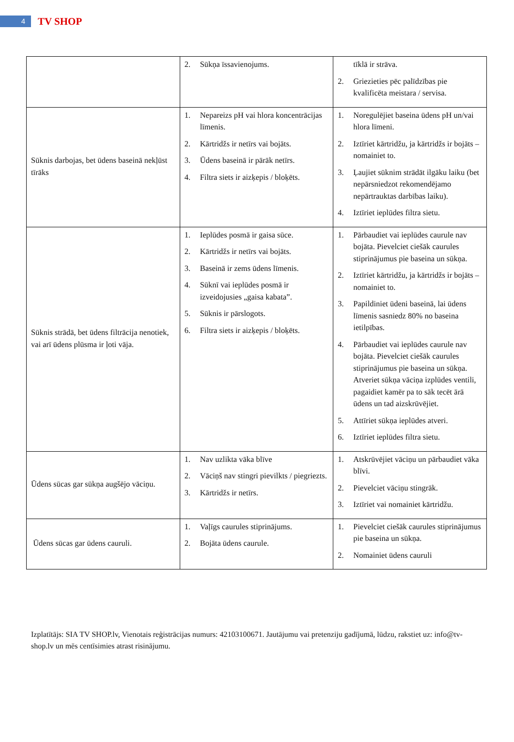4
TV SHOP
| | 2. Sūkņa īssavienojums. | tīklā ir strāva. 2. Griezieties pēc palīdzības pie kvalificēta meistara / servisa. |
| Sūknis darbojas, bet ūdens baseinā nekļūst tīrāks | 1. Nepareizs pH vai hlora koncentrācijas līmenis. 2. Kārtridžs ir netīrs vai bojāts. 3. Ūdens baseinā ir pārāk netīrs. 4. Filtra siets ir aizķepis / bloķēts. | 1. Noregulējiet baseina ūdens pH un/vai hlora līmeni. 2. Iztīriet kārtridžu, ja kārtridžs ir bojāts – nomainiet to. 3. Ļaujiet sūknim strādāt ilgāku laiku (bet nepārsniedzot rekomendējamo nepārtrauktas darbības laiku). 4. Iztīriet ieplūdes filtra sietu. |
| Sūknis strādā, bet ūdens filtrācija nenotiek, vai arī ūdens plūsma ir ļoti vāja. | 1. Ieplūdes posmā ir gaisa sūce. 2. Kārtridžs ir netīrs vai bojāts. 3. Baseinā ir zems ūdens līmenis. 4. Sūknī vai ieplūdes posmā ir izveidojusies „gaisa kabata”. 5. Sūknis ir pārslogots. 6. Filtra siets ir aizķepis / bloķēts. | 1. Pārbaudiet vai ieplūdes caurule nav bojāta. Pievelciet ciešāk caurules stiprinājumus pie baseina un sūkņa. 2. Iztīriet kārtridžu, ja kārtridžs ir bojāts – nomainiet to. 3. Papildiniet ūdeni baseinā, lai ūdens līmenis sasniedz 80% no baseina ietilpības. 4. Pārbaudiet vai ieplūdes caurule nav bojāta. Pievelciet ciešāk caurules stiprinājumus pie baseina un sūkņa. Atveriet sūkņa vāciņa izplūdes ventili, pagaidiet kamēr pa to sāk tecēt ārā ūdens un tad aizskrūvējiet. 5. Attīriet sūkņa ieplūdes atveri. 6. Iztīriet ieplūdes filtra sietu. |
| Ūdens sūcas gar sūkņa augšējo vāciņu. | 1. Nav uzlikta vāka blīve 2. Vāciņš nav stingri pievilkts / piegriezts. 3. Kārtridžs ir netīrs. | 1. Atskrūvējiet vāciņu un pārbaudiet vāka blīvi. 2. Pievelciet vāciņu stingrāk. 3. Iztīriet vai nomainiet kārtridžu. |
| Ūdens sūcas gar ūdens cauruli. | 1. Vaļīgs caurules stiprinājums. 2. Bojāta ūdens caurule. | 1. Pievelciet ciešāk caurules stiprinājumus pie baseina un sūkņa. 2. Nomainiet ūdens cauruli |
Izplatītājs: SIA TV SHOP.lv, Vienotais reģistrācijas numurs: 42103100671. Jautājumu vai pretenziju gadījumā, lūdzu, rakstiet uz: info@tv-shop.lv un mēs centīsimies atrast risinājumu.